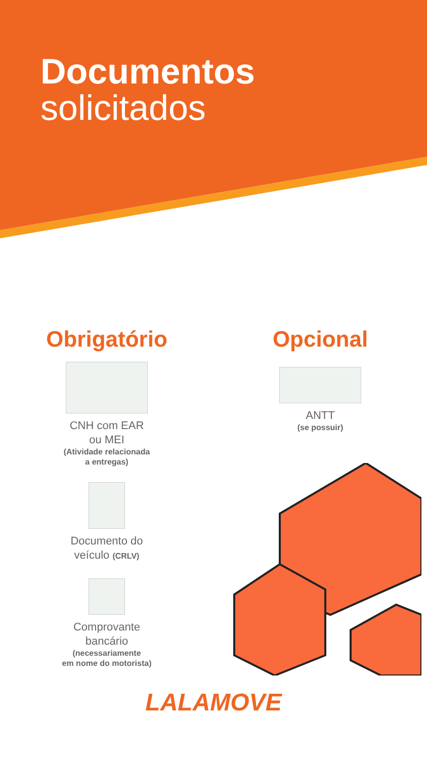Documentos
solicitados
Obrigatório
CNH com EAR
ou MEI
(Atividade relacionada
a entregas)
Documento do
veículo (CRLV)
Comprovante
bancário
(necessariamente
em nome do motorista)
Opcional
ANTT
(se possuir)
LALAMOVE